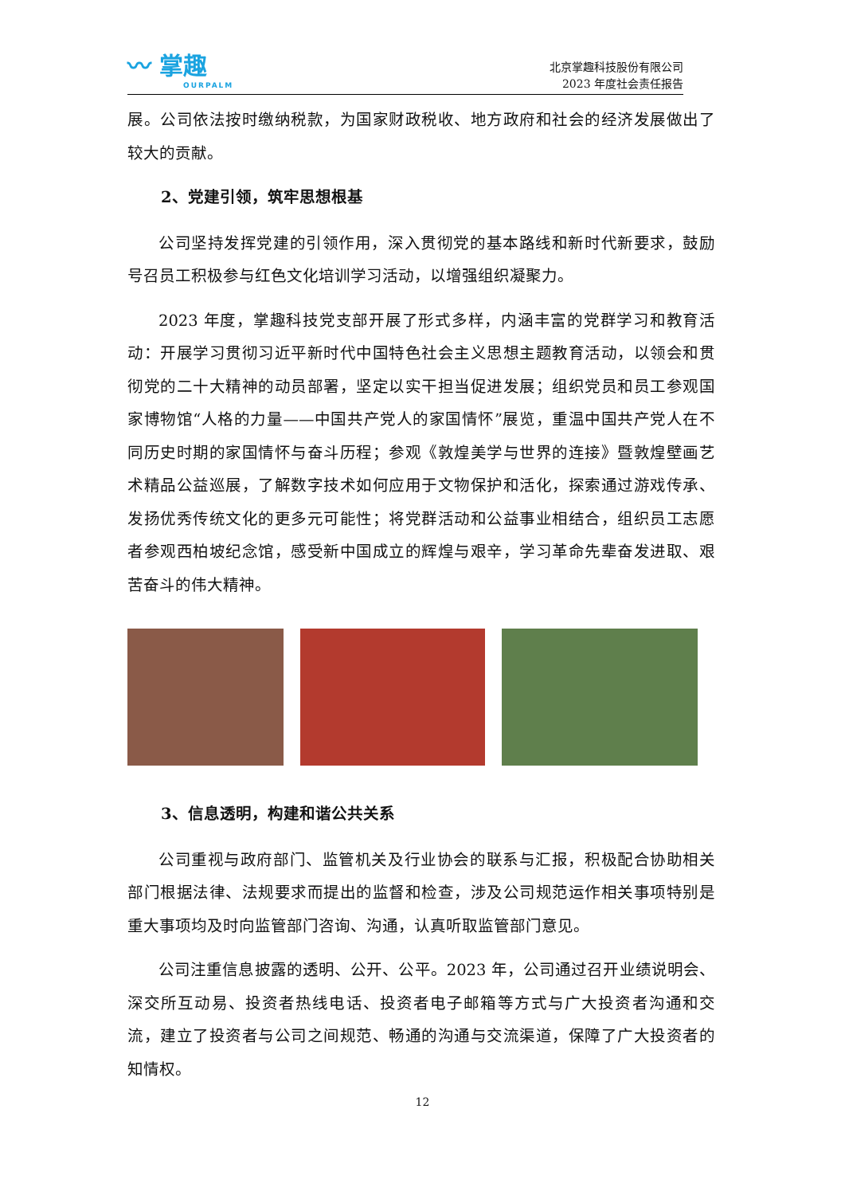〰 掌趣
OURPALM
北京掌趣科技股份有限公司
2023 年度社会责任报告
展。公司依法按时缴纳税款，为国家财政税收、地方政府和社会的经济发展做出了较大的贡献。
2、党建引领，筑牢思想根基
公司坚持发挥党建的引领作用，深入贯彻党的基本路线和新时代新要求，鼓励号召员工积极参与红色文化培训学习活动，以增强组织凝聚力。
2023 年度，掌趣科技党支部开展了形式多样，内涵丰富的党群学习和教育活动：开展学习贯彻习近平新时代中国特色社会主义思想主题教育活动，以领会和贯彻党的二十大精神的动员部署，坚定以实干担当促进发展；组织党员和员工参观国家博物馆“人格的力量——中国共产党人的家国情怀”展览，重温中国共产党人在不同历史时期的家国情怀与奋斗历程；参观《敦煌美学与世界的连接》暨敦煌壁画艺术精品公益巡展，了解数字技术如何应用于文物保护和活化，探索通过游戏传承、发扬优秀传统文化的更多元可能性；将党群活动和公益事业相结合，组织员工志愿者参观西柏坡纪念馆，感受新中国成立的辉煌与艰辛，学习革命先辈奋发进取、艰苦奋斗的伟大精神。
3、信息透明，构建和谐公共关系
公司重视与政府部门、监管机关及行业协会的联系与汇报，积极配合协助相关部门根据法律、法规要求而提出的监督和检查，涉及公司规范运作相关事项特别是重大事项均及时向监管部门咨询、沟通，认真听取监管部门意见。
公司注重信息披露的透明、公开、公平。2023 年，公司通过召开业绩说明会、深交所互动易、投资者热线电话、投资者电子邮箱等方式与广大投资者沟通和交流，建立了投资者与公司之间规范、畅通的沟通与交流渠道，保障了广大投资者的知情权。
12